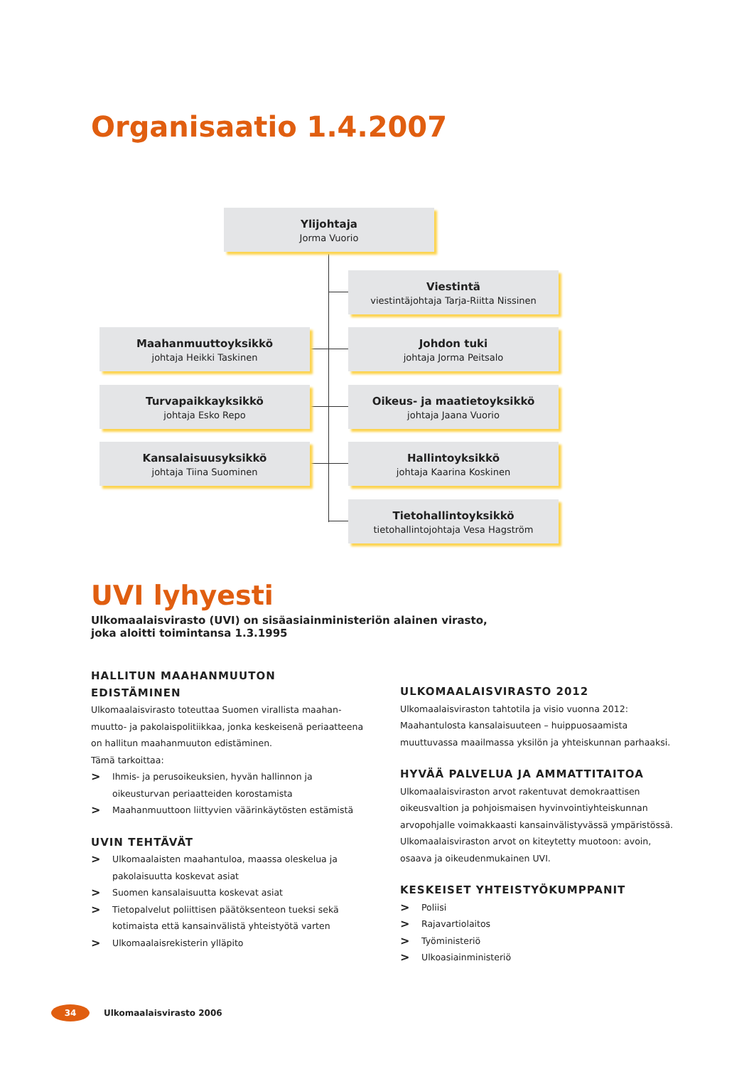Organisaatio 1.4.2007
Ylijohtaja
Jorma Vuorio
Viestintä
viestintäjohtaja Tarja-Riitta Nissinen
Maahanmuuttoyksikkö
johtaja Heikki Taskinen
Johdon tuki
johtaja Jorma Peitsalo
Turvapaikkayksikkö
johtaja Esko Repo
Oikeus- ja maatietoyksikkö
johtaja Jaana Vuorio
Kansalaisuusyksikkö
johtaja Tiina Suominen
Hallintoyksikkö
johtaja Kaarina Koskinen
Tietohallintoyksikkö
tietohallintojohtaja Vesa Hagström
UVI lyhyesti
Ulkomaalaisvirasto (UVI) on sisäasiainministeriön alainen virasto,
joka aloitti toimintansa 1.3.1995
HALLITUN MAAHANMUUTON EDISTÄMINEN
Ulkomaalaisvirasto toteuttaa Suomen virallista maahan-muutto- ja pakolaispolitiikkaa, jonka keskeisenä periaatteena on hallitun maahanmuuton edistäminen.
Tämä tarkoittaa:
> Ihmis- ja perusoikeuksien, hyvän hallinnon ja oikeusturvan periaatteiden korostamista
> Maahanmuuttoon liittyvien väärinkäytösten estämistä
UVIN TEHTÄVÄT
> Ulkomaalaisten maahantuloa, maassa oleskelua ja pakolaisuutta koskevat asiat
> Suomen kansalaisuutta koskevat asiat
> Tietopalvelut poliittisen päätöksenteon tueksi sekä kotimaista että kansainvälistä yhteistyötä varten
> Ulkomaalaisrekisterin ylläpito
ULKOMAALAISVIRASTO 2012
Ulkomaalaisviraston tahtotila ja visio vuonna 2012: Maahantulosta kansalaisuuteen – huippuosaamista muuttuvassa maailmassa yksilön ja yhteiskunnan parhaaksi.
HYVÄÄ PALVELUA JA AMMATTITAITOA
Ulkomaalaisviraston arvot rakentuvat demokraattisen oikeusvaltion ja pohjoismaisen hyvinvointiyhteiskunnan arvopohjalle voimakkaasti kansainvälistyvässä ympäristössä. Ulkomaalaisviraston arvot on kiteytetty muotoon: avoin, osaava ja oikeudenmukainen UVI.
KESKEISET YHTEISTYÖKUMPPANIT
> Poliisi
> Rajavartiolaitos
> Työministeriö
> Ulkoasiainministeriö
34
Ulkomaalaisvirasto 2006